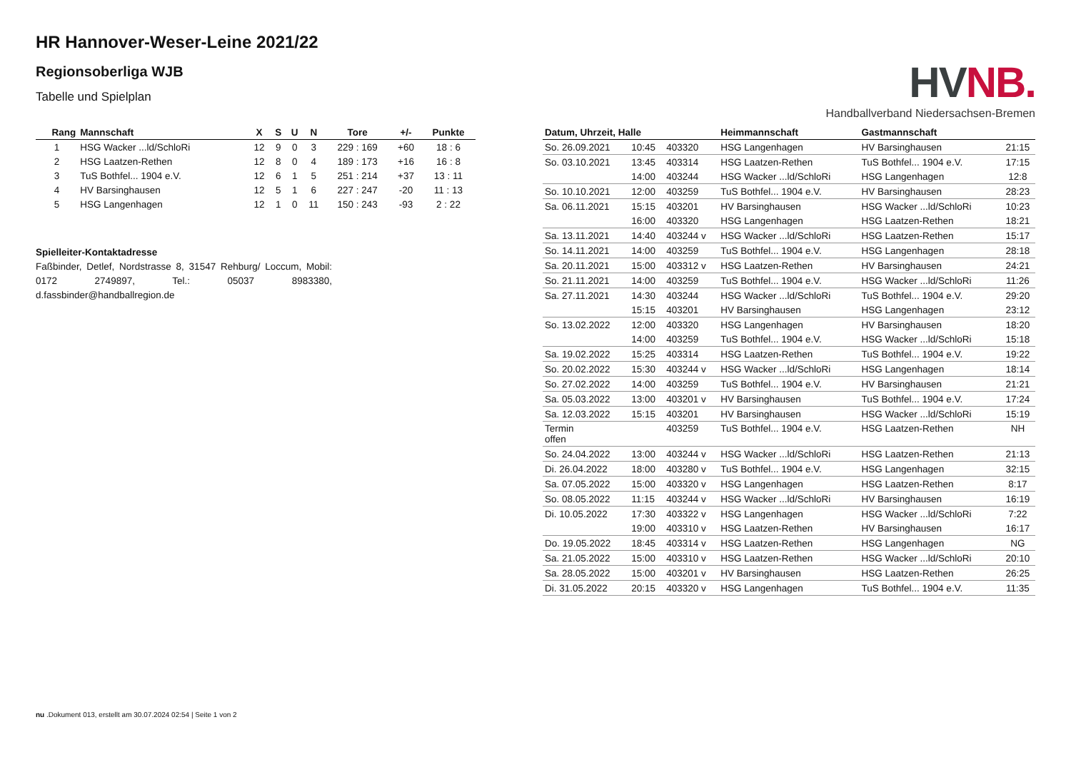HR Hannover-Weser-Leine 2021/22
Regionsoberliga WJB
Tabelle und Spielplan
| Rang | Mannschaft | X | S | U | N | Tore | +/- | Punkte |
| --- | --- | --- | --- | --- | --- | --- | --- | --- |
| 1 | HSG Wacker ...ld/SchloRi | 12 | 9 | 0 | 3 | 229 : 169 | +60 | 18 : 6 |
| 2 | HSG Laatzen-Rethen | 12 | 8 | 0 | 4 | 189 : 173 | +16 | 16 : 8 |
| 3 | TuS Bothfel... 1904 e.V. | 12 | 6 | 1 | 5 | 251 : 214 | +37 | 13 : 11 |
| 4 | HV Barsinghausen | 12 | 5 | 1 | 6 | 227 : 247 | -20 | 11 : 13 |
| 5 | HSG Langenhagen | 12 | 1 | 0 | 11 | 150 : 243 | -93 | 2 : 22 |
Spielleiter-Kontaktadresse
Faßbinder, Detlef, Nordstrasse 8, 31547 Rehburg/ Loccum, Mobil: 0172 2749897, Tel.: 05037 8983380, d.fassbinder@handballregion.de
HV NB.
Handballverband Niedersachsen-Bremen
| Datum, Uhrzeit, Halle | | | Heimmannschaft | Gastmannschaft | |
| --- | --- | --- | --- | --- | --- |
| So. 26.09.2021 | 10:45 | 403320 | HSG Langenhagen | HV Barsinghausen | 21:15 |
| So. 03.10.2021 | 13:45 | 403314 | HSG Laatzen-Rethen | TuS Bothfel... 1904 e.V. | 17:15 |
| | 14:00 | 403244 | HSG Wacker ...ld/SchloRi | HSG Langenhagen | 12:8 |
| So. 10.10.2021 | 12:00 | 403259 | TuS Bothfel... 1904 e.V. | HV Barsinghausen | 28:23 |
| Sa. 06.11.2021 | 15:15 | 403201 | HV Barsinghausen | HSG Wacker ...ld/SchloRi | 10:23 |
| | 16:00 | 403320 | HSG Langenhagen | HSG Laatzen-Rethen | 18:21 |
| Sa. 13.11.2021 | 14:40 | 403244 v | HSG Wacker ...ld/SchloRi | HSG Laatzen-Rethen | 15:17 |
| So. 14.11.2021 | 14:00 | 403259 | TuS Bothfel... 1904 e.V. | HSG Langenhagen | 28:18 |
| Sa. 20.11.2021 | 15:00 | 403312 v | HSG Laatzen-Rethen | HV Barsinghausen | 24:21 |
| So. 21.11.2021 | 14:00 | 403259 | TuS Bothfel... 1904 e.V. | HSG Wacker ...ld/SchloRi | 11:26 |
| Sa. 27.11.2021 | 14:30 | 403244 | HSG Wacker ...ld/SchloRi | TuS Bothfel... 1904 e.V. | 29:20 |
| | 15:15 | 403201 | HV Barsinghausen | HSG Langenhagen | 23:12 |
| So. 13.02.2022 | 12:00 | 403320 | HSG Langenhagen | HV Barsinghausen | 18:20 |
| | 14:00 | 403259 | TuS Bothfel... 1904 e.V. | HSG Wacker ...ld/SchloRi | 15:18 |
| Sa. 19.02.2022 | 15:25 | 403314 | HSG Laatzen-Rethen | TuS Bothfel... 1904 e.V. | 19:22 |
| So. 20.02.2022 | 15:30 | 403244 v | HSG Wacker ...ld/SchloRi | HSG Langenhagen | 18:14 |
| So. 27.02.2022 | 14:00 | 403259 | TuS Bothfel... 1904 e.V. | HV Barsinghausen | 21:21 |
| Sa. 05.03.2022 | 13:00 | 403201 v | HV Barsinghausen | TuS Bothfel... 1904 e.V. | 17:24 |
| Sa. 12.03.2022 | 15:15 | 403201 | HV Barsinghausen | HSG Wacker ...ld/SchloRi | 15:19 |
| Termin offen | | 403259 | TuS Bothfel... 1904 e.V. | HSG Laatzen-Rethen | NH |
| So. 24.04.2022 | 13:00 | 403244 v | HSG Wacker ...ld/SchloRi | HSG Laatzen-Rethen | 21:13 |
| Di. 26.04.2022 | 18:00 | 403280 v | TuS Bothfel... 1904 e.V. | HSG Langenhagen | 32:15 |
| Sa. 07.05.2022 | 15:00 | 403320 v | HSG Langenhagen | HSG Laatzen-Rethen | 8:17 |
| So. 08.05.2022 | 11:15 | 403244 v | HSG Wacker ...ld/SchloRi | HV Barsinghausen | 16:19 |
| Di. 10.05.2022 | 17:30 | 403322 v | HSG Langenhagen | HSG Wacker ...ld/SchloRi | 7:22 |
| | 19:00 | 403310 v | HSG Laatzen-Rethen | HV Barsinghausen | 16:17 |
| Do. 19.05.2022 | 18:45 | 403314 v | HSG Laatzen-Rethen | HSG Langenhagen | NG |
| Sa. 21.05.2022 | 15:00 | 403310 v | HSG Laatzen-Rethen | HSG Wacker ...ld/SchloRi | 20:10 |
| Sa. 28.05.2022 | 15:00 | 403201 v | HV Barsinghausen | HSG Laatzen-Rethen | 26:25 |
| Di. 31.05.2022 | 20:15 | 403320 v | HSG Langenhagen | TuS Bothfel... 1904 e.V. | 11:35 |
nu .Dokument 013, erstellt am 30.07.2024 02:54 | Seite 1 von 2